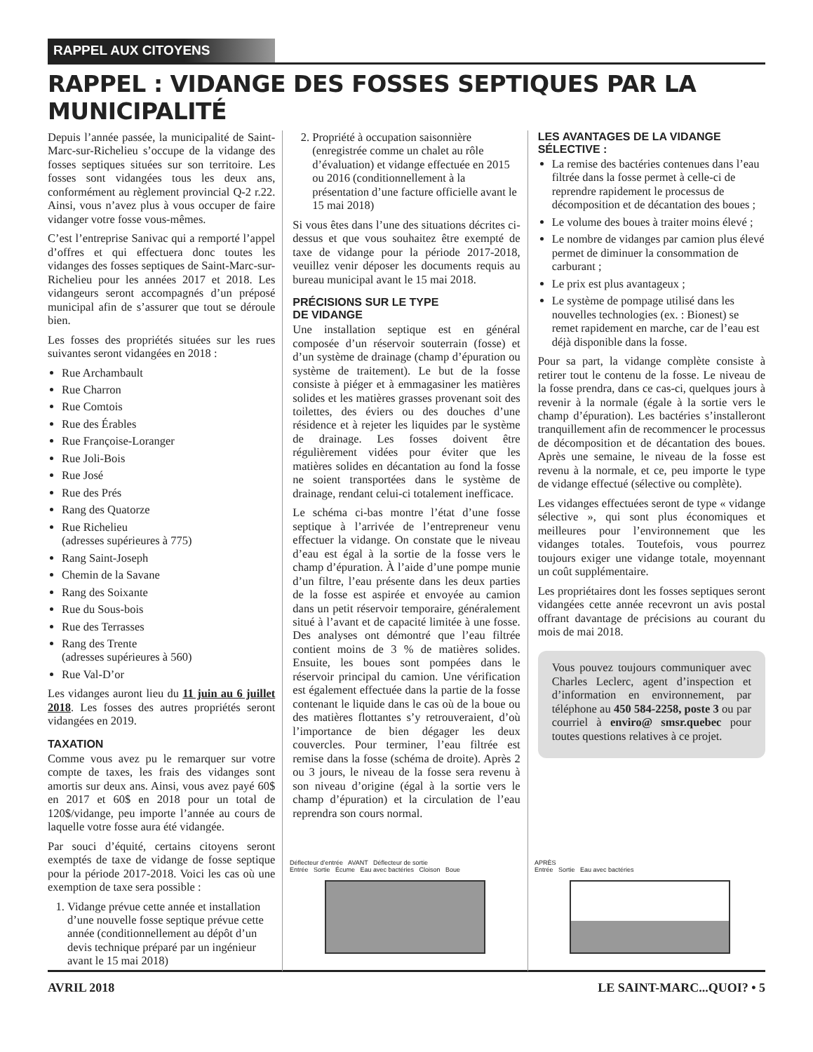RAPPEL AUX CITOYENS
RAPPEL : VIDANGE DES FOSSES SEPTIQUES PAR LA MUNICIPALITÉ
Depuis l’année passée, la municipalité de Saint-Marc-sur-Richelieu s’occupe de la vidange des fosses septiques situées sur son territoire. Les fosses sont vidangées tous les deux ans, conformément au règlement provincial Q-2 r.22. Ainsi, vous n’avez plus à vous occuper de faire vidanger votre fosse vous-mêmes.
C’est l’entreprise Sanivac qui a remporté l’appel d’offres et qui effectuera donc toutes les vidanges des fosses septiques de Saint-Marc-sur-Richelieu pour les années 2017 et 2018. Les vidangeurs seront accompagnés d’un préposé municipal afin de s’assurer que tout se déroule bien.
Les fosses des propriétés situées sur les rues suivantes seront vidangées en 2018 :
Rue Archambault
Rue Charron
Rue Comtois
Rue des Érables
Rue Françoise-Loranger
Rue Joli-Bois
Rue José
Rue des Prés
Rang des Quatorze
Rue Richelieu
(adresses supérieures à 775)
Rang Saint-Joseph
Chemin de la Savane
Rang des Soixante
Rue du Sous-bois
Rue des Terrasses
Rang des Trente
(adresses supérieures à 560)
Rue Val-D’or
Les vidanges auront lieu du 11 juin au 6 juillet 2018. Les fosses des autres propriétés seront vidangées en 2019.
TAXATION
Comme vous avez pu le remarquer sur votre compte de taxes, les frais des vidanges sont amortis sur deux ans. Ainsi, vous avez payé 60$ en 2017 et 60$ en 2018 pour un total de 120$/vidange, peu importe l’année au cours de laquelle votre fosse aura été vidangée.
Par souci d’équité, certains citoyens seront exemptés de taxe de vidange de fosse septique pour la période 2017-2018. Voici les cas où une exemption de taxe sera possible :
1. Vidange prévue cette année et installation d’une nouvelle fosse septique prévue cette année (conditionnellement au dépôt d’un devis technique préparé par un ingénieur avant le 15 mai 2018)
2. Propriété à occupation saisonnière (enregistrée comme un chalet au rôle d’évaluation) et vidange effectuée en 2015 ou 2016 (conditionnellement à la présentation d’une facture officielle avant le 15 mai 2018)
Si vous êtes dans l’une des situations décrites ci-dessus et que vous souhaitez être exempté de taxe de vidange pour la période 2017-2018, veuillez venir déposer les documents requis au bureau municipal avant le 15 mai 2018.
PRÉCISIONS SUR LE TYPE
DE VIDANGE
Une installation septique est en général composée d’un réservoir souterrain (fosse) et d’un système de drainage (champ d’épuration ou système de traitement). Le but de la fosse consiste à piéger et à emmagasiner les matières solides et les matières grasses provenant soit des toilettes, des éviers ou des douches d’une résidence et à rejeter les liquides par le système de drainage. Les fosses doivent être régulièrement vidées pour éviter que les matières solides en décantation au fond la fosse ne soient transportées dans le système de drainage, rendant celui-ci totalement inefficace.
Le schéma ci-bas montre l’état d’une fosse septique à l’arrivée de l’entrepreneur venu effectuer la vidange. On constate que le niveau d’eau est égal à la sortie de la fosse vers le champ d’épuration. À l’aide d’une pompe munie d’un filtre, l’eau présente dans les deux parties de la fosse est aspirée et envoyée au camion dans un petit réservoir temporaire, généralement situé à l’avant et de capacité limitée à une fosse. Des analyses ont démontré que l’eau filtrée contient moins de 3 % de matières solides. Ensuite, les boues sont pompées dans le réservoir principal du camion. Une vérification est également effectuée dans la partie de la fosse contenant le liquide dans le cas où de la boue ou des matières flottantes s’y retrouveraient, d’où l’importance de bien dégager les deux couvercles. Pour terminer, l’eau filtrée est remise dans la fosse (schéma de droite). Après 2 ou 3 jours, le niveau de la fosse sera revenu à son niveau d’origine (égal à la sortie vers le champ d’épuration) et la circulation de l’eau reprendra son cours normal.
LES AVANTAGES DE LA VIDANGE SÉLECTIVE :
La remise des bactéries contenues dans l’eau filtrée dans la fosse permet à celle-ci de reprendre rapidement le processus de décomposition et de décantation des boues ;
Le volume des boues à traiter moins élevé ;
Le nombre de vidanges par camion plus élevé permet de diminuer la consommation de carburant ;
Le prix est plus avantageux ;
Le système de pompage utilisé dans les nouvelles technologies (ex. : Bionest) se remet rapidement en marche, car de l’eau est déjà disponible dans la fosse.
Pour sa part, la vidange complète consiste à retirer tout le contenu de la fosse. Le niveau de la fosse prendra, dans ce cas-ci, quelques jours à revenir à la normale (égale à la sortie vers le champ d’épuration). Les bactéries s’installeront tranquillement afin de recommencer le processus de décomposition et de décantation des boues. Après une semaine, le niveau de la fosse est revenu à la normale, et ce, peu importe le type de vidange effectué (sélective ou complète).
Les vidanges effectuées seront de type « vidange sélective », qui sont plus économiques et meilleures pour l’environnement que les vidanges totales. Toutefois, vous pourrez toujours exiger une vidange totale, moyennant un coût supplémentaire.
Les propriétaires dont les fosses septiques seront vidangées cette année recevront un avis postal offrant davantage de précisions au courant du mois de mai 2018.
Vous pouvez toujours communiquer avec Charles Leclerc, agent d’inspection et d’information en environnement, par téléphone au 450 584-2258, poste 3 ou par courriel à enviro@ smsr.quebec pour toutes questions relatives à ce projet.
Déflecteur d’entrée AVANT Déflecteur de sortie
Entrée Sortie Écume Eau avec bactéries Cloison Boue
APRÈS
Entrée Sortie Eau avec bactéries
AVRIL 2018 LE SAINT-MARC...QUOI? • 5